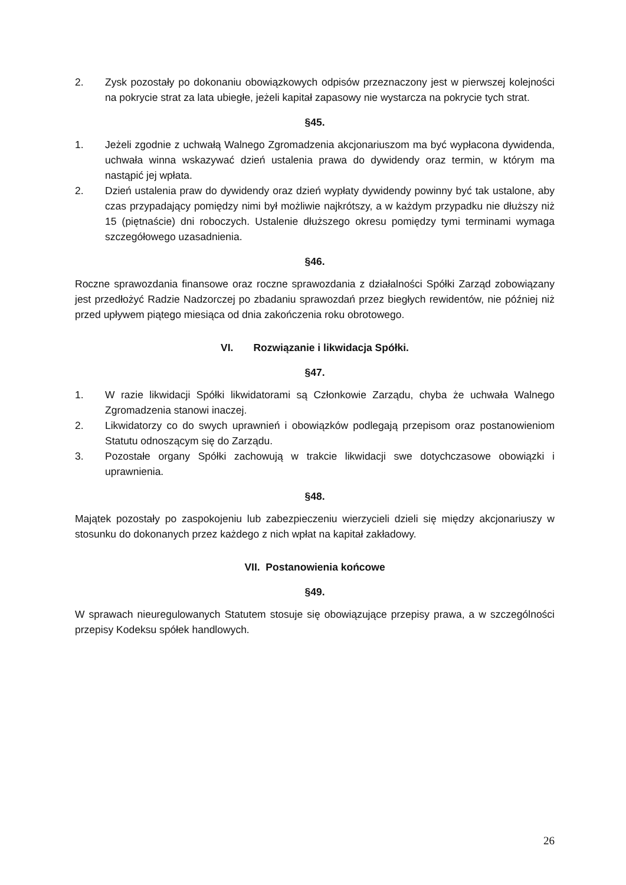2. Zysk pozostały po dokonaniu obowiązkowych odpisów przeznaczony jest w pierwszej kolejności na pokrycie strat za lata ubiegłe, jeżeli kapitał zapasowy nie wystarcza na pokrycie tych strat.
§45.
1. Jeżeli zgodnie z uchwałą Walnego Zgromadzenia akcjonariuszom ma być wypłacona dywidenda, uchwała winna wskazywać dzień ustalenia prawa do dywidendy oraz termin, w którym ma nastąpić jej wpłata.
2. Dzień ustalenia praw do dywidendy oraz dzień wypłaty dywidendy powinny być tak ustalone, aby czas przypadający pomiędzy nimi był możliwie najkrótszy, a w każdym przypadku nie dłuższy niż 15 (piętnaście) dni roboczych. Ustalenie dłuższego okresu pomiędzy tymi terminami wymaga szczegółowego uzasadnienia.
§46.
Roczne sprawozdania finansowe oraz roczne sprawozdania z działalności Spółki Zarząd zobowiązany jest przedłożyć Radzie Nadzorczej po zbadaniu sprawozdań przez biegłych rewidentów, nie później niż przed upływem piątego miesiąca od dnia zakończenia roku obrotowego.
VI. Rozwiązanie i likwidacja Spółki.
§47.
1. W razie likwidacji Spółki likwidatorami są Członkowie Zarządu, chyba że uchwała Walnego Zgromadzenia stanowi inaczej.
2. Likwidatorzy co do swych uprawnień i obowiązków podlegają przepisom oraz postanowieniom Statutu odnoszącym się do Zarządu.
3. Pozostałe organy Spółki zachowują w trakcie likwidacji swe dotychczasowe obowiązki i uprawnienia.
§48.
Majątek pozostały po zaspokojeniu lub zabezpieczeniu wierzycieli dzieli się między akcjonariuszy w stosunku do dokonanych przez każdego z nich wpłat na kapitał zakładowy.
VII. Postanowienia końcowe
§49.
W sprawach nieuregulowanych Statutem stosuje się obowiązujące przepisy prawa, a w szczególności przepisy Kodeksu spółek handlowych.
26